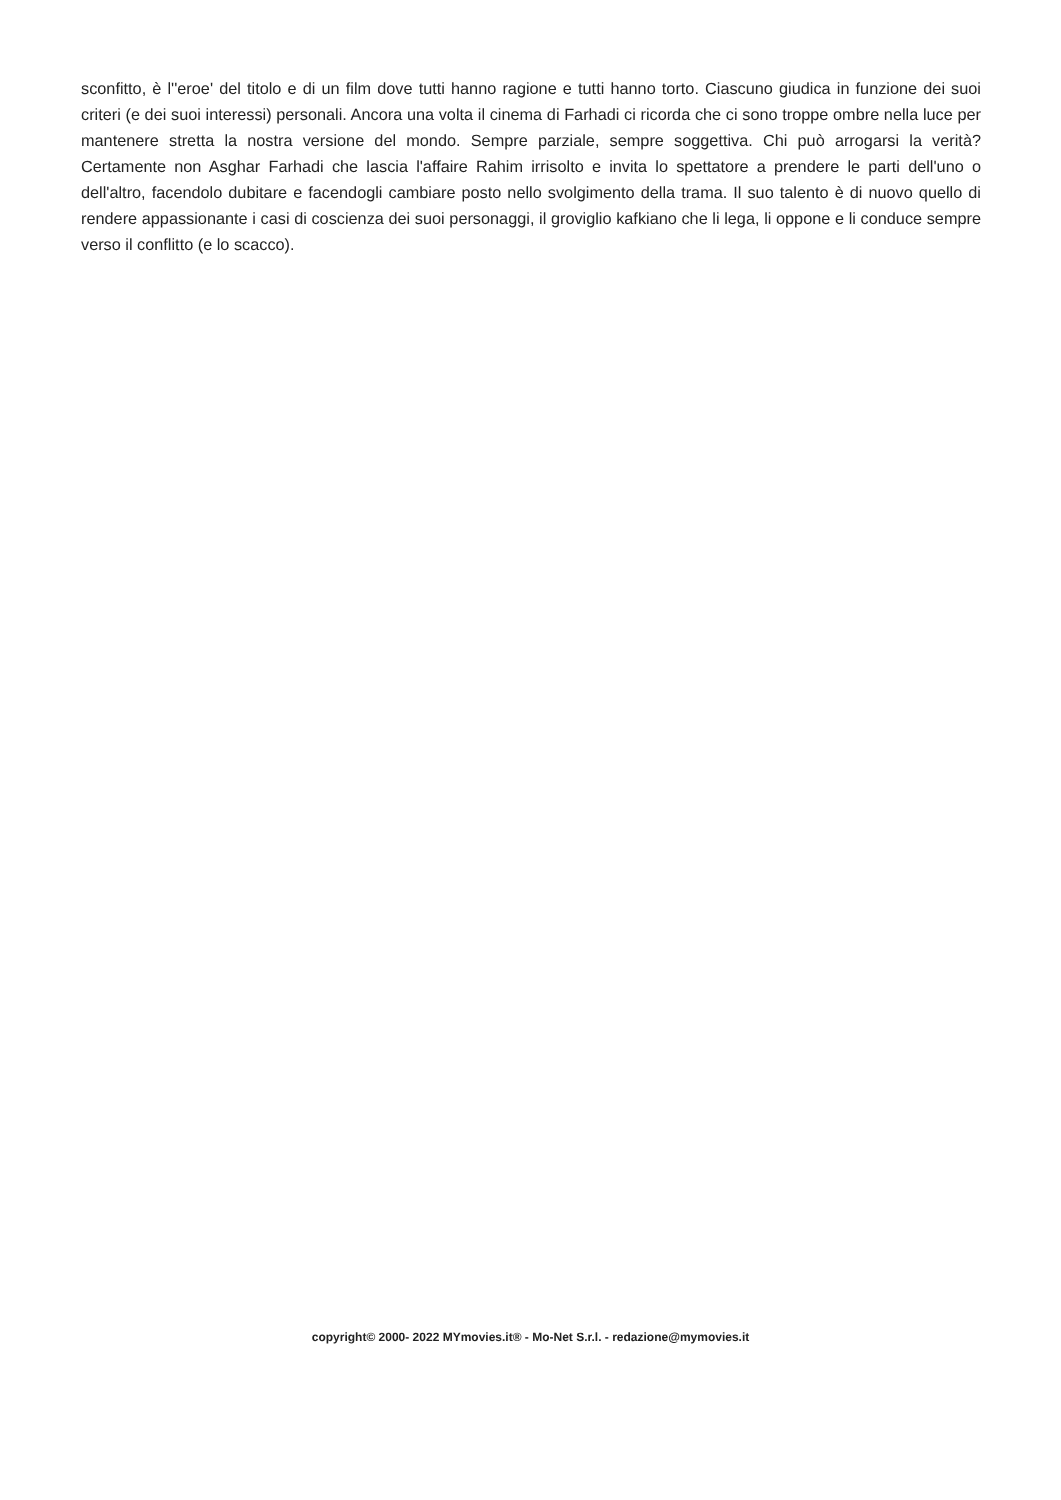sconfitto, è l''eroe' del titolo e di un film dove tutti hanno ragione e tutti hanno torto. Ciascuno giudica in funzione dei suoi criteri (e dei suoi interessi) personali. Ancora una volta il cinema di Farhadi ci ricorda che ci sono troppe ombre nella luce per mantenere stretta la nostra versione del mondo. Sempre parziale, sempre soggettiva. Chi può arrogarsi la verità? Certamente non Asghar Farhadi che lascia l'affaire Rahim irrisolto e invita lo spettatore a prendere le parti dell'uno o dell'altro, facendolo dubitare e facendogli cambiare posto nello svolgimento della trama. Il suo talento è di nuovo quello di rendere appassionante i casi di coscienza dei suoi personaggi, il groviglio kafkiano che li lega, li oppone e li conduce sempre verso il conflitto (e lo scacco).
copyright© 2000- 2022 MYmovies.it® - Mo-Net S.r.l. - redazione@mymovies.it